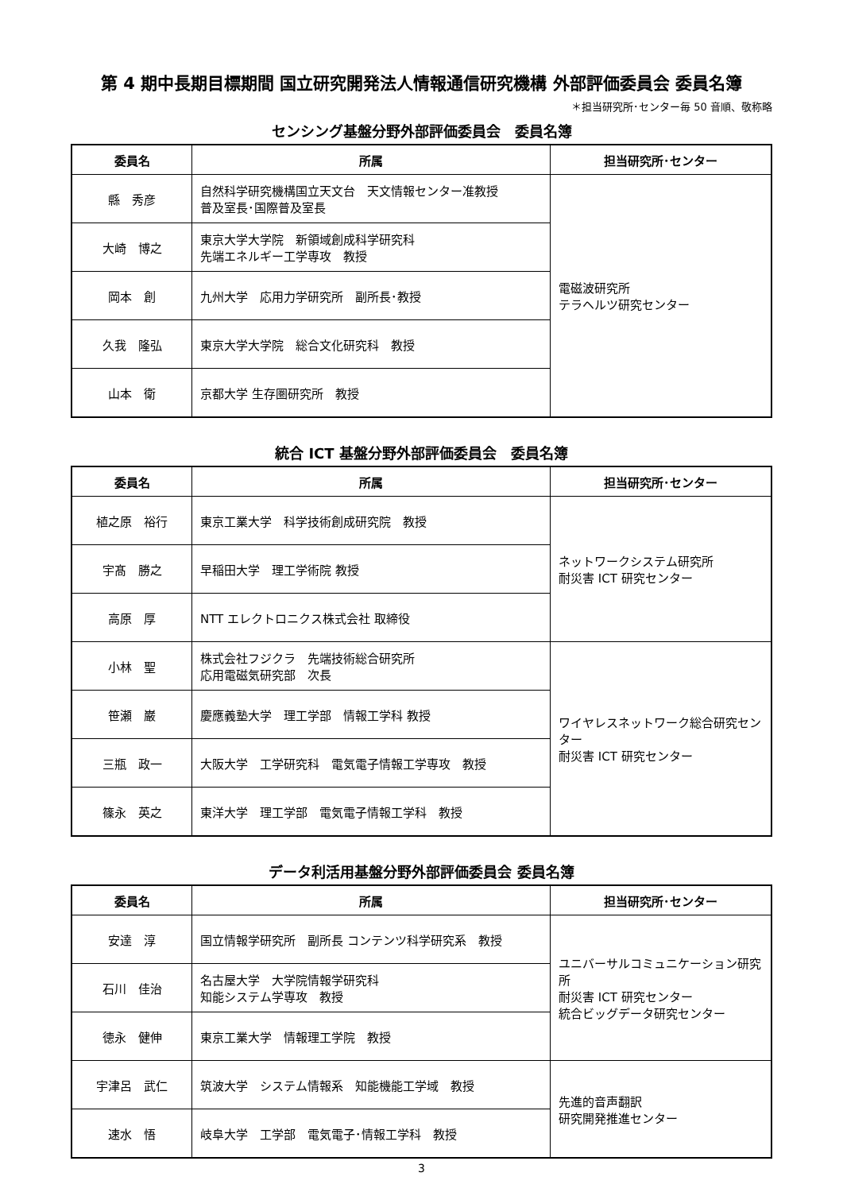第 4 期中長期目標期間 国立研究開発法人情報通信研究機構 外部評価委員会 委員名簿
＊担当研究所･センター毎 50 音順、敬称略
センシング基盤分野外部評価委員会　委員名簿
| 委員名 | 所属 | 担当研究所･センター |
| --- | --- | --- |
| 縣 秀彦 | 自然科学研究機構国立天文台 天文情報センター准教授 普及室長･国際普及室長 | 電磁波研究所 テラヘルツ研究センター |
| 大崎 博之 | 東京大学大学院 新領域創成科学研究科 先端エネルギー工学専攻 教授 | |
| 岡本 創 | 九州大学 応用力学研究所 副所長･教授 | |
| 久我 隆弘 | 東京大学大学院 総合文化研究科 教授 | |
| 山本 衛 | 京都大学 生存圏研究所 教授 | |
統合 ICT 基盤分野外部評価委員会　委員名簿
| 委員名 | 所属 | 担当研究所･センター |
| --- | --- | --- |
| 植之原 裕行 | 東京工業大学 科学技術創成研究院 教授 | ネットワークシステム研究所 耐災害 ICT 研究センター |
| 宇髙 勝之 | 早稲田大学 理工学術院 教授 | |
| 高原 厚 | NTT エレクトロニクス株式会社 取締役 | |
| 小林 聖 | 株式会社フジクラ 先端技術総合研究所 応用電磁気研究部 次長 | ワイヤレスネットワーク総合研究センター 耐災害 ICT 研究センター |
| 笹瀬 巌 | 慶應義塾大学 理工学部 情報工学科 教授 | |
| 三瓶 政一 | 大阪大学 工学研究科 電気電子情報工学専攻 教授 | |
| 篠永 英之 | 東洋大学 理工学部 電気電子情報工学科 教授 | |
データ利活用基盤分野外部評価委員会 委員名簿
| 委員名 | 所属 | 担当研究所･センター |
| --- | --- | --- |
| 安達 淳 | 国立情報学研究所 副所長 コンテンツ科学研究系 教授 | ユニバーサルコミュニケーション研究所 耐災害 ICT 研究センター 統合ビッグデータ研究センター |
| 石川 佳治 | 名古屋大学 大学院情報学研究科 知能システム学専攻 教授 | |
| 徳永 健伸 | 東京工業大学 情報理工学院 教授 | |
| 宇津呂 武仁 | 筑波大学 システム情報系 知能機能工学域 教授 | 先進的音声翻訳 研究開発推進センター |
| 速水 悟 | 岐阜大学 工学部 電気電子･情報工学科 教授 | |
3